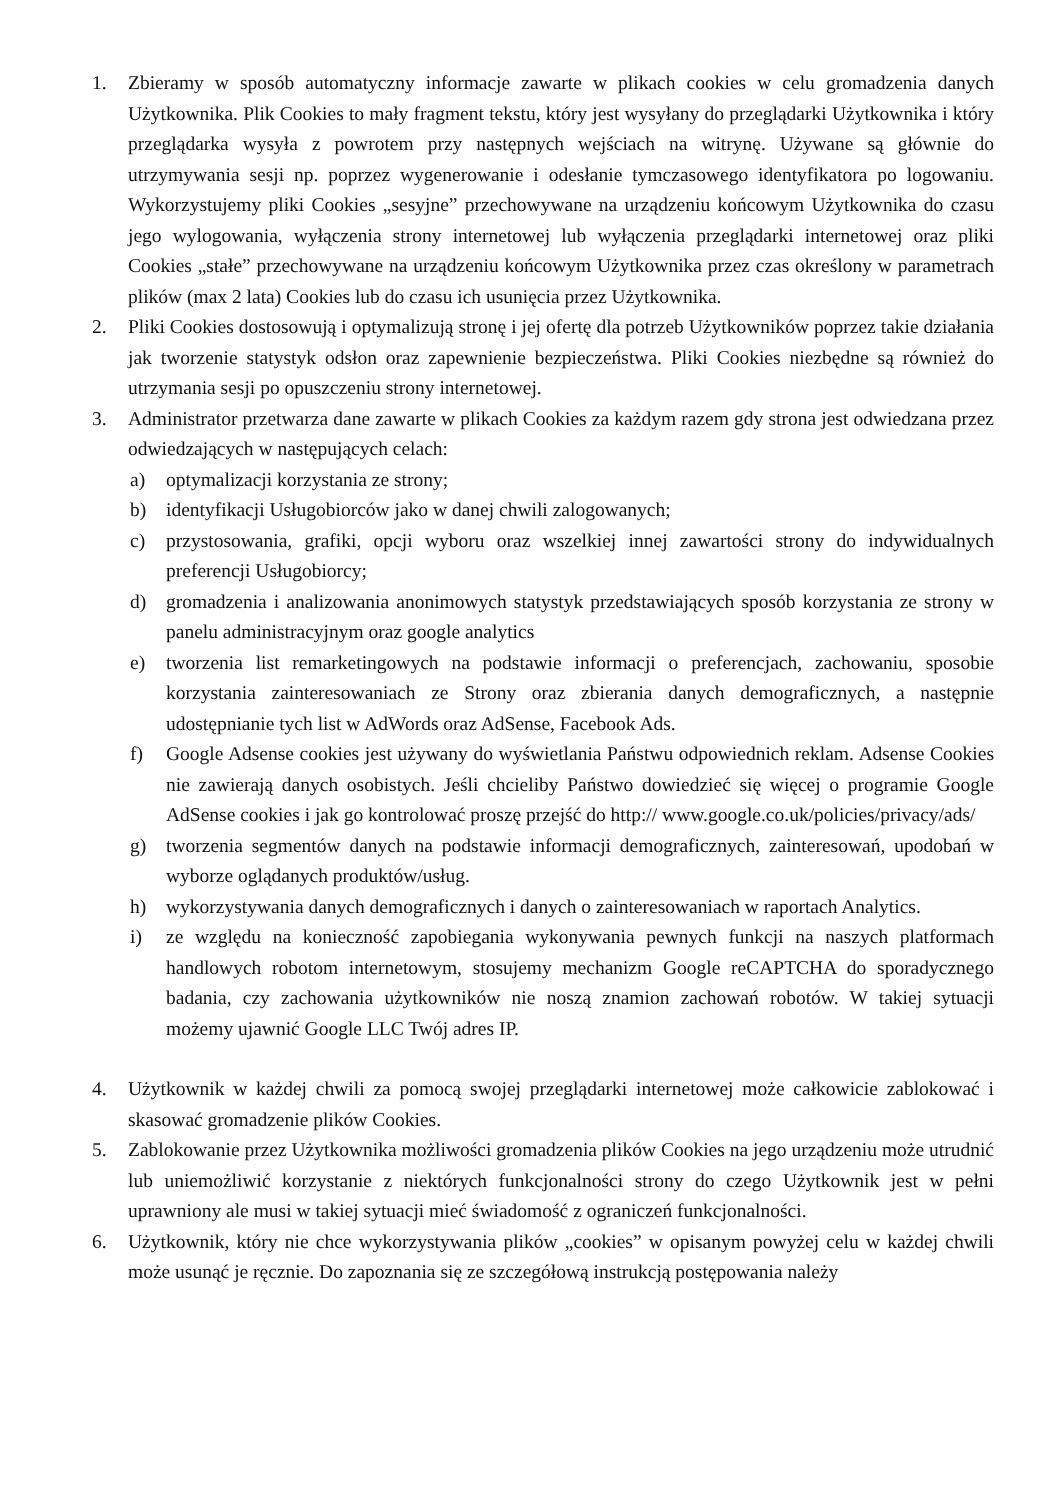1. Zbieramy w sposób automatyczny informacje zawarte w plikach cookies w celu gromadzenia danych Użytkownika. Plik Cookies to mały fragment tekstu, który jest wysyłany do przeglądarki Użytkownika i który przeglądarka wysyła z powrotem przy następnych wejściach na witrynę. Używane są głównie do utrzymywania sesji np. poprzez wygenerowanie i odesłanie tymczasowego identyfikatora po logowaniu. Wykorzystujemy pliki Cookies „sesyjne” przechowywane na urządzeniu końcowym Użytkownika do czasu jego wylogowania, wyłączenia strony internetowej lub wyłączenia przeglądarki internetowej oraz pliki Cookies „stałe” przechowywane na urządzeniu końcowym Użytkownika przez czas określony w parametrach plików (max 2 lata) Cookies lub do czasu ich usunięcia przez Użytkownika.
2. Pliki Cookies dostosowują i optymalizują stronę i jej ofertę dla potrzeb Użytkowników poprzez takie działania jak tworzenie statystyk odsłon oraz zapewnienie bezpieczeństwa. Pliki Cookies niezbędne są również do utrzymania sesji po opuszczeniu strony internetowej.
3. Administrator przetwarza dane zawarte w plikach Cookies za każdym razem gdy strona jest odwiedzana przez odwiedzających w następujących celach:
a) optymalizacji korzystania ze strony;
b) identyfikacji Usługobiorców jako w danej chwili zalogowanych;
c) przystosowania, grafiki, opcji wyboru oraz wszelkiej innej zawartości strony do indywidualnych preferencji Usługobiorcy;
d) gromadzenia i analizowania anonimowych statystyk przedstawiających sposób korzystania ze strony w panelu administracyjnym oraz google analytics
e) tworzenia list remarketingowych na podstawie informacji o preferencjach, zachowaniu, sposobie korzystania zainteresowaniach ze Strony oraz zbierania danych demograficznych, a następnie udostępnianie tych list w AdWords oraz AdSense, Facebook Ads.
f) Google Adsense cookies jest używany do wyświetlania Państwu odpowiednich reklam. Adsense Cookies nie zawierają danych osobistych. Jeśli chcieliby Państwo dowiedzieć się więcej o programie Google AdSense cookies i jak go kontrolować proszę przejść do http:// www.google.co.uk/policies/privacy/ads/
g) tworzenia segmentów danych na podstawie informacji demograficznych, zainteresowań, upodobań w wyborze oglądanych produktów/usług.
h) wykorzystywania danych demograficznych i danych o zainteresowaniach w raportach Analytics.
i) ze względu na konieczność zapobiegania wykonywania pewnych funkcji na naszych platformach handlowych robotom internetowym, stosujemy mechanizm Google reCAPTCHA do sporadycznego badania, czy zachowania użytkowników nie noszą znamion zachowań robotów. W takiej sytuacji możemy ujawnić Google LLC Twój adres IP.
4. Użytkownik w każdej chwili za pomocą swojej przeglądarki internetowej może całkowicie zablokować i skasować gromadzenie plików Cookies.
5. Zablokowanie przez Użytkownika możliwości gromadzenia plików Cookies na jego urządzeniu może utrudnić lub uniemożliwić korzystanie z niektórych funkcjonalności strony do czego Użytkownik jest w pełni uprawniony ale musi w takiej sytuacji mieć świadomość z ograniczeń funkcjonalności.
6. Użytkownik, który nie chce wykorzystywania plików „cookies” w opisanym powyżej celu w każdej chwili może usunąć je ręcznie. Do zapoznania się ze szczegółową instrukcją postępowania należy